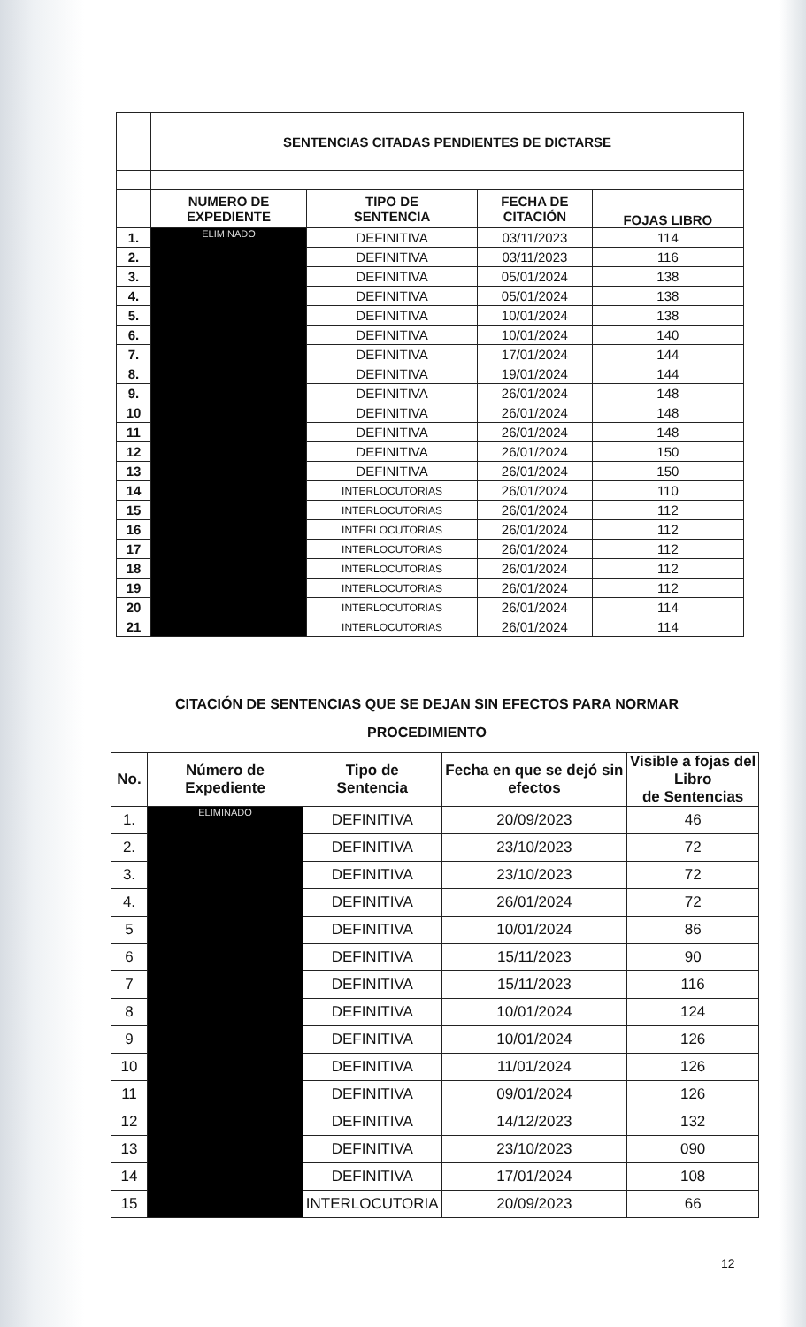| | SENTENCIAS CITADAS PENDIENTES DE DICTARSE | | | |
| | NUMERO DE EXPEDIENTE | TIPO DE SENTENCIA | FECHA DE CITACIÓN | FOJAS LIBRO |
| 1. | ELIMINADO | DEFINITIVA | 03/11/2023 | 114 |
| 2. | | DEFINITIVA | 03/11/2023 | 116 |
| 3. | | DEFINITIVA | 05/01/2024 | 138 |
| 4. | | DEFINITIVA | 05/01/2024 | 138 |
| 5. | | DEFINITIVA | 10/01/2024 | 138 |
| 6. | | DEFINITIVA | 10/01/2024 | 140 |
| 7. | | DEFINITIVA | 17/01/2024 | 144 |
| 8. | | DEFINITIVA | 19/01/2024 | 144 |
| 9. | | DEFINITIVA | 26/01/2024 | 148 |
| 10 | | DEFINITIVA | 26/01/2024 | 148 |
| 11 | | DEFINITIVA | 26/01/2024 | 148 |
| 12 | | DEFINITIVA | 26/01/2024 | 150 |
| 13 | | DEFINITIVA | 26/01/2024 | 150 |
| 14 | | INTERLOCUTORIAS | 26/01/2024 | 110 |
| 15 | | INTERLOCUTORIAS | 26/01/2024 | 112 |
| 16 | | INTERLOCUTORIAS | 26/01/2024 | 112 |
| 17 | | INTERLOCUTORIAS | 26/01/2024 | 112 |
| 18 | | INTERLOCUTORIAS | 26/01/2024 | 112 |
| 19 | | INTERLOCUTORIAS | 26/01/2024 | 112 |
| 20 | | INTERLOCUTORIAS | 26/01/2024 | 114 |
| 21 | | INTERLOCUTORIAS | 26/01/2024 | 114 |
CITACIÓN DE SENTENCIAS QUE SE DEJAN SIN EFECTOS PARA NORMAR
PROCEDIMIENTO
| No. | Número de Expediente | Tipo de Sentencia | Fecha en que se dejó sin efectos | Visible a fojas del Libro de Sentencias |
| --- | --- | --- | --- | --- |
| 1. | ELIMINADO | DEFINITIVA | 20/09/2023 | 46 |
| 2. | | DEFINITIVA | 23/10/2023 | 72 |
| 3. | | DEFINITIVA | 23/10/2023 | 72 |
| 4. | | DEFINITIVA | 26/01/2024 | 72 |
| 5 | | DEFINITIVA | 10/01/2024 | 86 |
| 6 | | DEFINITIVA | 15/11/2023 | 90 |
| 7 | | DEFINITIVA | 15/11/2023 | 116 |
| 8 | | DEFINITIVA | 10/01/2024 | 124 |
| 9 | | DEFINITIVA | 10/01/2024 | 126 |
| 10 | | DEFINITIVA | 11/01/2024 | 126 |
| 11 | | DEFINITIVA | 09/01/2024 | 126 |
| 12 | | DEFINITIVA | 14/12/2023 | 132 |
| 13 | | DEFINITIVA | 23/10/2023 | 090 |
| 14 | | DEFINITIVA | 17/01/2024 | 108 |
| 15 | | INTERLOCUTORIA | 20/09/2023 | 66 |
12